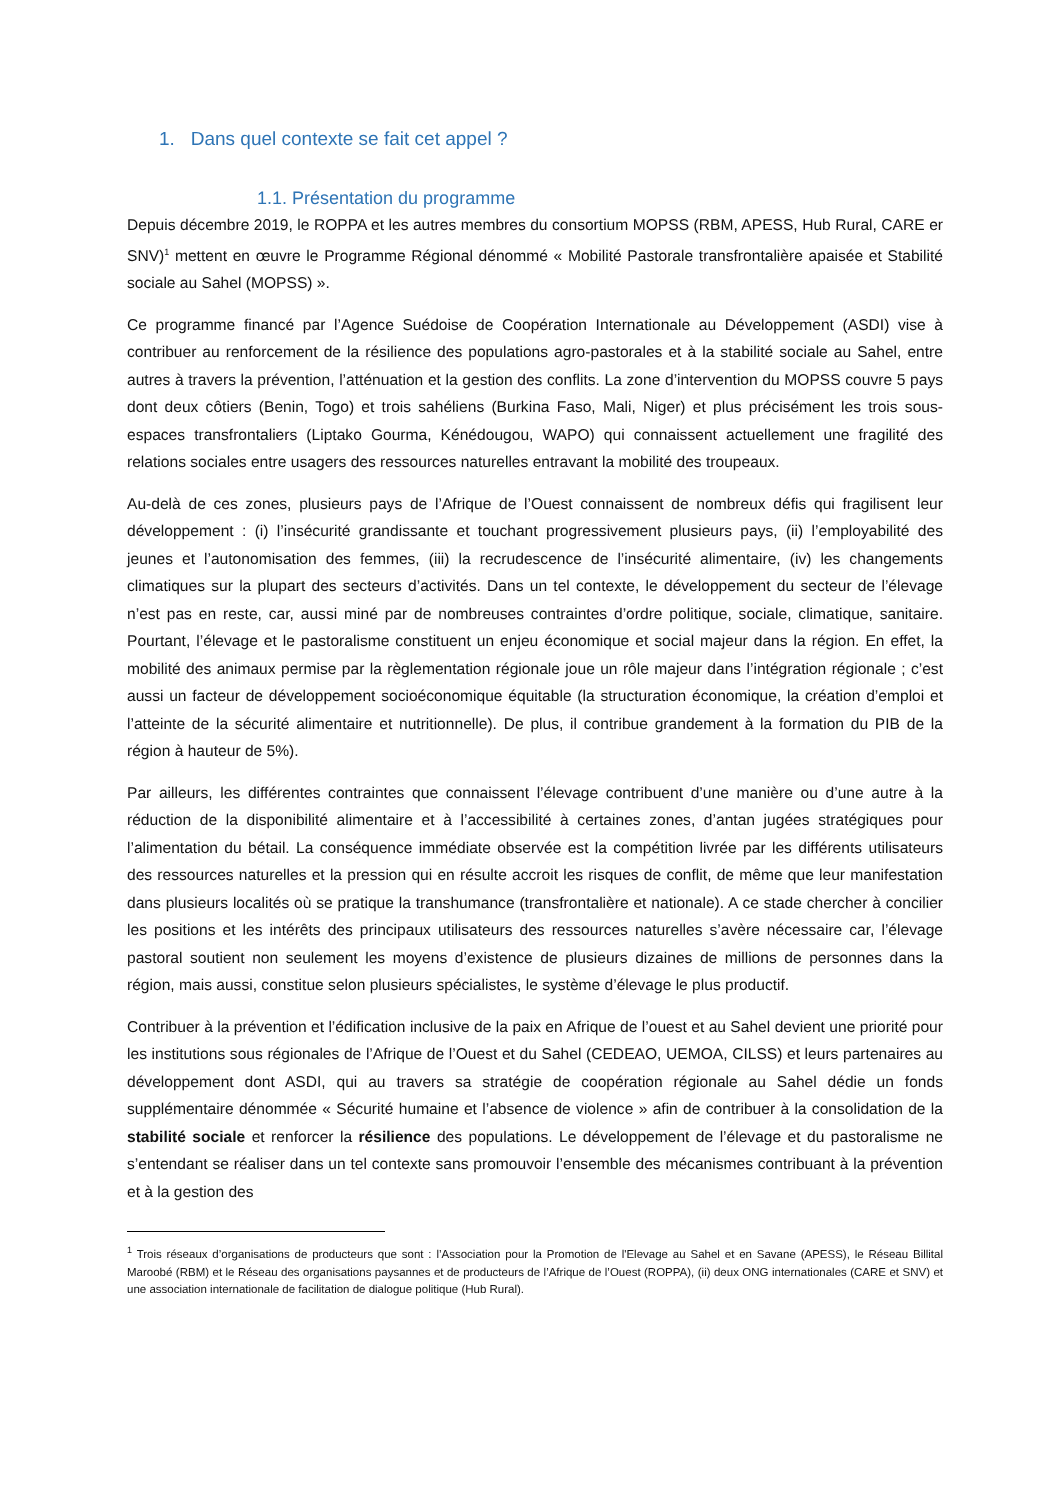1. Dans quel contexte se fait cet appel ?
1.1. Présentation du programme
Depuis décembre 2019, le ROPPA et les autres membres du consortium MOPSS (RBM, APESS, Hub Rural, CARE er SNV)<sup>1</sup> mettent en œuvre le Programme Régional dénommé « Mobilité Pastorale transfrontalière apaisée et Stabilité sociale au Sahel (MOPSS) ».
Ce programme financé par l’Agence Suédoise de Coopération Internationale au Développement (ASDI) vise à contribuer au renforcement de la résilience des populations agro-pastorales et à la stabilité sociale au Sahel, entre autres à travers la prévention, l’atténuation et la gestion des conflits. La zone d’intervention du MOPSS couvre 5 pays dont deux côtiers (Benin, Togo) et trois sahéliens (Burkina Faso, Mali, Niger) et plus précisément les trois sous-espaces transfrontaliers (Liptako Gourma, Kénédougou, WAPO) qui connaissent actuellement une fragilité des relations sociales entre usagers des ressources naturelles entravant la mobilité des troupeaux.
Au-delà de ces zones, plusieurs pays de l’Afrique de l’Ouest connaissent de nombreux défis qui fragilisent leur développement : (i) l’insécurité grandissante et touchant progressivement plusieurs pays, (ii) l’employabilité des jeunes et l’autonomisation des femmes, (iii) la recrudescence de l’insécurité alimentaire, (iv) les changements climatiques sur la plupart des secteurs d’activités. Dans un tel contexte, le développement du secteur de l’élevage n’est pas en reste, car, aussi miné par de nombreuses contraintes d’ordre politique, sociale, climatique, sanitaire. Pourtant, l’élevage et le pastoralisme constituent un enjeu économique et social majeur dans la région. En effet, la mobilité des animaux permise par la règlementation régionale joue un rôle majeur dans l’intégration régionale ; c’est aussi un facteur de développement socioéconomique équitable (la structuration économique, la création d’emploi et l’atteinte de la sécurité alimentaire et nutritionnelle). De plus, il contribue grandement à la formation du PIB de la région à hauteur de 5%).
Par ailleurs, les différentes contraintes que connaissent l’élevage contribuent d’une manière ou d’une autre à la réduction de la disponibilité alimentaire et à l’accessibilité à certaines zones, d’antan jugées stratégiques pour l’alimentation du bétail. La conséquence immédiate observée est la compétition livrée par les différents utilisateurs des ressources naturelles et la pression qui en résulte accroit les risques de conflit, de même que leur manifestation dans plusieurs localités où se pratique la transhumance (transfrontalière et nationale). A ce stade chercher à concilier les positions et les intérêts des principaux utilisateurs des ressources naturelles s’avère nécessaire car, l’élevage pastoral soutient non seulement les moyens d’existence de plusieurs dizaines de millions de personnes dans la région, mais aussi, constitue selon plusieurs spécialistes, le système d’élevage le plus productif.
Contribuer à la prévention et l’édification inclusive de la paix en Afrique de l’ouest et au Sahel devient une priorité pour les institutions sous régionales de l’Afrique de l’Ouest et du Sahel (CEDEAO, UEMOA, CILSS) et leurs partenaires au développement dont ASDI, qui au travers sa stratégie de coopération régionale au Sahel dédie un fonds supplémentaire dénommée « Sécurité humaine et l’absence de violence » afin de contribuer à la consolidation de la stabilité sociale et renforcer la résilience des populations. Le développement de l’élevage et du pastoralisme ne s’entendant se réaliser dans un tel contexte sans promouvoir l’ensemble des mécanismes contribuant à la prévention et à la gestion des
<sup>1</sup> Trois réseaux d’organisations de producteurs que sont : l’Association pour la Promotion de l'Elevage au Sahel et en Savane (APESS), le Réseau Billital Maroobé (RBM) et le Réseau des organisations paysannes et de producteurs de l’Afrique de l’Ouest (ROPPA), (ii) deux ONG internationales (CARE et SNV) et une association internationale de facilitation de dialogue politique (Hub Rural).